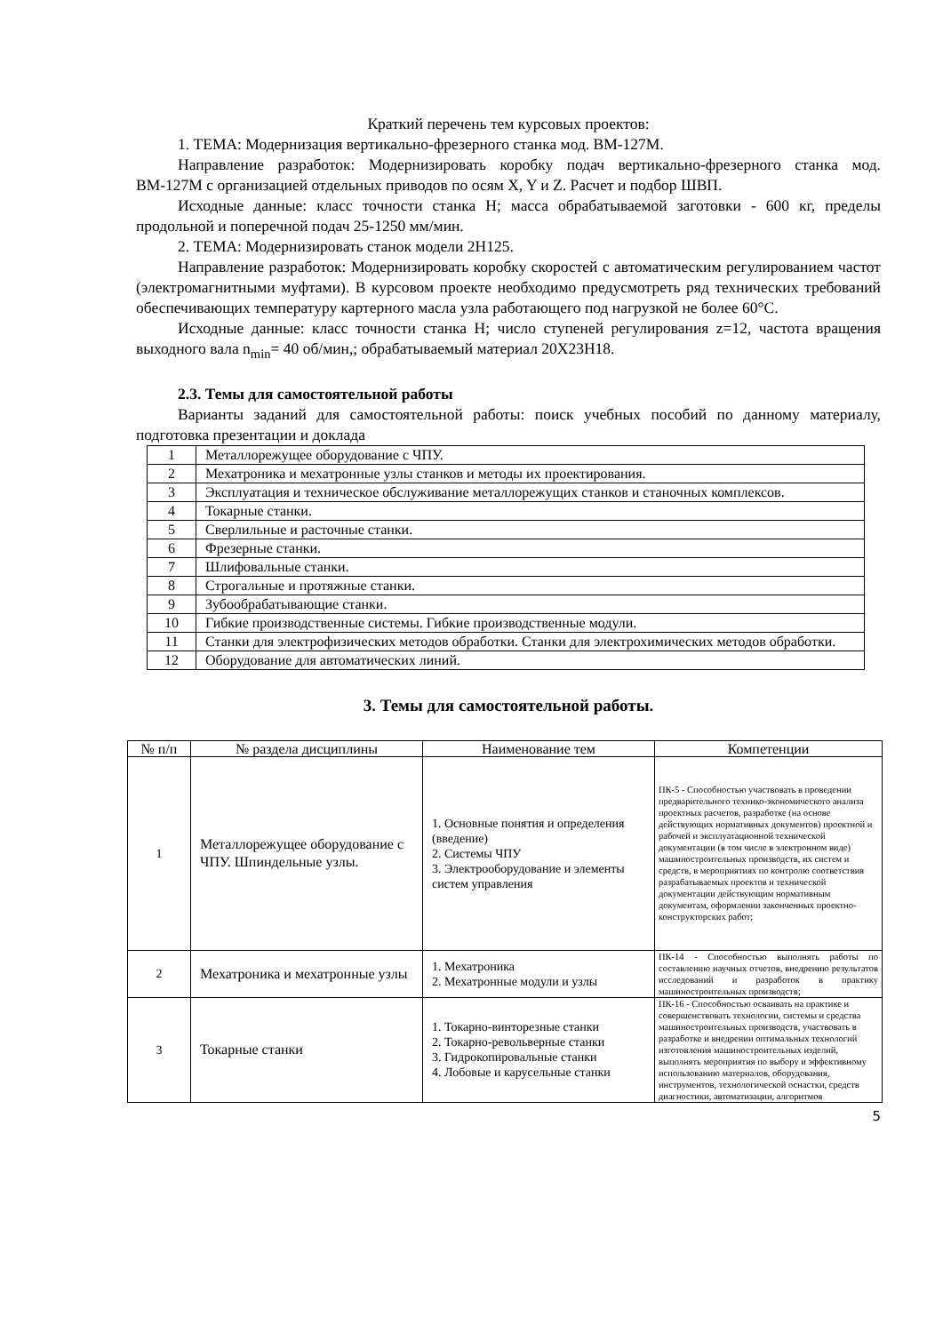Краткий перечень тем курсовых проектов:
1. ТЕМА: Модернизация вертикально-фрезерного станка мод. ВМ-127М.
Направление разработок: Модернизировать коробку подач вертикально-фрезерного станка мод. ВМ-127М с организацией отдельных приводов по осям X, Y и Z. Расчет и подбор ШВП.
Исходные данные: класс точности станка Н; масса обрабатываемой заготовки - 600 кг, пределы продольной и поперечной подач 25-1250 мм/мин.
2. ТЕМА: Модернизировать станок модели 2Н125.
Направление разработок: Модернизировать коробку скоростей с автоматическим регулированием частот (электромагнитными муфтами). В курсовом проекте необходимо предусмотреть ряд технических требований обеспечивающих температуру картерного масла узла работающего под нагрузкой не более 60°С.
Исходные данные: класс точности станка Н; число ступеней регулирования z=12, частота вращения выходного вала n<sub>min</sub>= 40 об/мин,; обрабатываемый материал 20Х23Н18.
2.3. Темы для самостоятельной работы
Варианты заданий для самостоятельной работы: поиск учебных пособий по данному материалу, подготовка презентации и доклада
| 1 | Металлорежущее оборудование с ЧПУ. |
| 2 | Мехатроника и мехатронные узлы станков и методы их проектирования. |
| 3 | Эксплуатация и техническое обслуживание металлорежущих станков и станочных комплексов. |
| 4 | Токарные станки. |
| 5 | Сверлильные и расточные станки. |
| 6 | Фрезерные станки. |
| 7 | Шлифовальные станки. |
| 8 | Строгальные и протяжные станки. |
| 9 | Зубообрабатывающие станки. |
| 10 | Гибкие производственные системы. Гибкие производственные модули. |
| 11 | Станки для электрофизических методов обработки. Станки для электрохимических методов обработки. |
| 12 | Оборудование для автоматических линий. |
3. Темы для самостоятельной работы.
| № п/п | № раздела дисциплины | Наименование тем | Компетенции |
| --- | --- | --- | --- |
| 1 | Металлорежущее оборудование с ЧПУ. Шпиндельные узлы. | 1. Основные понятия и определения (введение) 2. Системы ЧПУ 3. Электрооборудование и элементы систем управления | ПК-5 - Способностью участвовать в проведении предварительного технико-экономического анализа проектных расчетов, разработке (на основе действующих нормативных документов) проектной и рабочей и эксплуатационной технической документации (в том числе в электронном виде) машиностроительных производств, их систем и средств, в мероприятиях по контролю соответствия разрабатываемых проектов и технической документации действующим нормативным документам, оформлении законченных проектно-конструкторских работ; |
| 2 | Мехатроника и мехатронные узлы | 1. Мехатроника 2. Мехатронные модули и узлы | ПК-14 - Способностью выполнять работы по составлению научных отчетов, внедрению результатов исследований и разработок в практику машиностроительных производств; |
| 3 | Токарные станки | 1. Токарно-винторезные станки 2. Токарно-револьверные станки 3. Гидрокопировальные станки 4. Лобовые и карусельные станки | ПК-16 - Способностью осваивать на практике и совершенствовать технологии, системы и средства машиностроительных производств, участвовать в разработке и внедрении оптимальных технологий изготовления машиностроительных изделий, выполнять мероприятия по выбору и эффективному использованию материалов, оборудования, инструментов, технологической оснастки, средств диагностики, автоматизации, алгоритмов |
5